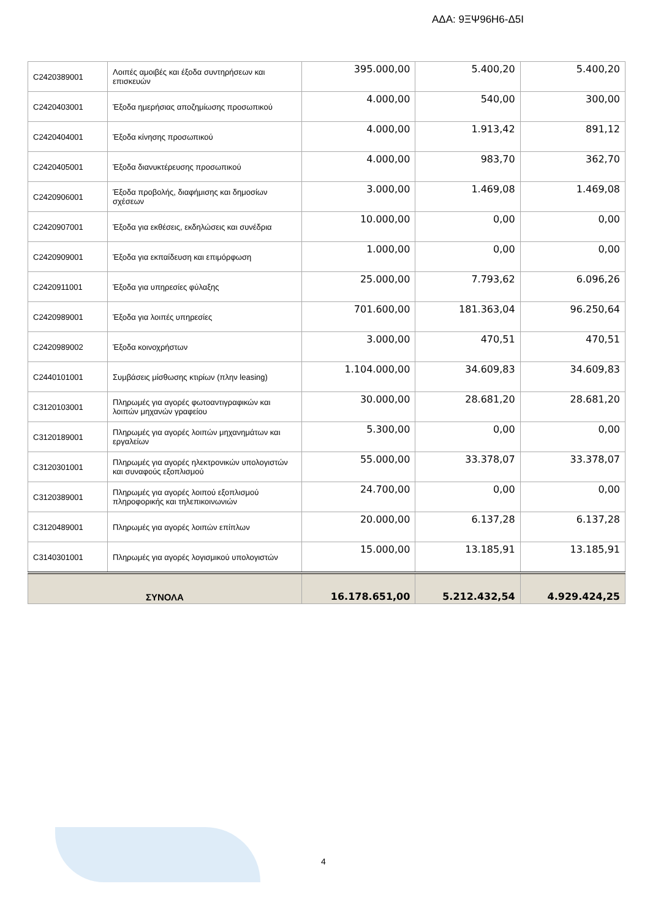ΑΔΑ: 9ΞΨ96Η6-Δ5Ι
| C2420389001 | Λοιπές αμοιβές και έξοδα συντηρήσεων και επισκευών | 395.000,00 | 5.400,20 | 5.400,20 |
| C2420403001 | Έξοδα ημερήσιας αποζημίωσης προσωπικού | 4.000,00 | 540,00 | 300,00 |
| C2420404001 | Έξοδα κίνησης προσωπικού | 4.000,00 | 1.913,42 | 891,12 |
| C2420405001 | Έξοδα διανυκτέρευσης προσωπικού | 4.000,00 | 983,70 | 362,70 |
| C2420906001 | Έξοδα προβολής, διαφήμισης και δημοσίων σχέσεων | 3.000,00 | 1.469,08 | 1.469,08 |
| C2420907001 | Έξοδα για εκθέσεις, εκδηλώσεις και συνέδρια | 10.000,00 | 0,00 | 0,00 |
| C2420909001 | Έξοδα για εκπαίδευση και επιμόρφωση | 1.000,00 | 0,00 | 0,00 |
| C2420911001 | Έξοδα για υπηρεσίες φύλαξης | 25.000,00 | 7.793,62 | 6.096,26 |
| C2420989001 | Έξοδα για λοιπές υπηρεσίες | 701.600,00 | 181.363,04 | 96.250,64 |
| C2420989002 | Έξοδα κοινοχρήστων | 3.000,00 | 470,51 | 470,51 |
| C2440101001 | Συμβάσεις μίσθωσης κτιρίων (πλην leasing) | 1.104.000,00 | 34.609,83 | 34.609,83 |
| C3120103001 | Πληρωμές για αγορές φωτοαντιγραφικών και λοιπών μηχανών γραφείου | 30.000,00 | 28.681,20 | 28.681,20 |
| C3120189001 | Πληρωμές για αγορές λοιπών μηχανημάτων και εργαλείων | 5.300,00 | 0,00 | 0,00 |
| C3120301001 | Πληρωμές για αγορές ηλεκτρονικών υπολογιστών και συναφούς εξοπλισμού | 55.000,00 | 33.378,07 | 33.378,07 |
| C3120389001 | Πληρωμές για αγορές λοιπού εξοπλισμού πληροφορικής και τηλεπικοινωνιών | 24.700,00 | 0,00 | 0,00 |
| C3120489001 | Πληρωμές για αγορές λοιπών επίπλων | 20.000,00 | 6.137,28 | 6.137,28 |
| C3140301001 | Πληρωμές για αγορές λογισμικού υπολογιστών | 15.000,00 | 13.185,91 | 13.185,91 |
| ΣΥΝΟΛΑ | | 16.178.651,00 | 5.212.432,54 | 4.929.424,25 |
4